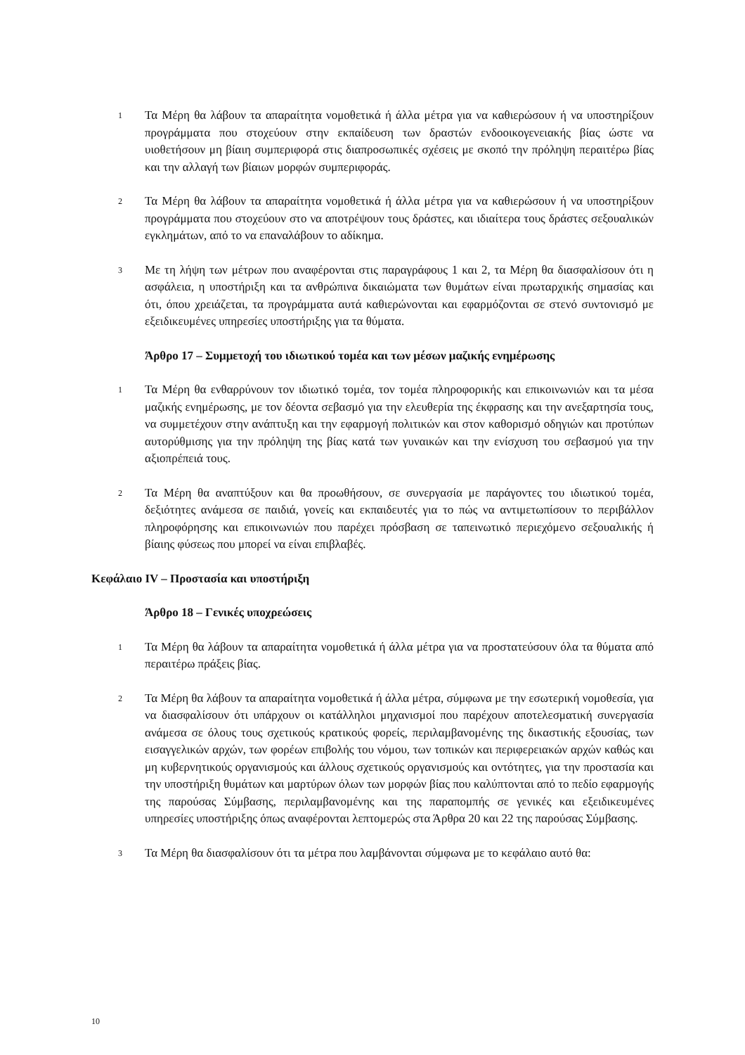1
Τα Μέρη θα λάβουν τα απαραίτητα νομοθετικά ή άλλα μέτρα για να καθιερώσουν ή να υποστηρίξουν προγράμματα που στοχεύουν στην εκπαίδευση των δραστών ενδοοικογενειακής βίας ώστε να υιοθετήσουν μη βίαιη συμπεριφορά στις διαπροσωπικές σχέσεις με σκοπό την πρόληψη περαιτέρω βίας και την αλλαγή των βίαιων μορφών συμπεριφοράς.
2
Τα Μέρη θα λάβουν τα απαραίτητα νομοθετικά ή άλλα μέτρα για να καθιερώσουν ή να υποστηρίξουν προγράμματα που στοχεύουν στο να αποτρέψουν τους δράστες, και ιδιαίτερα τους δράστες σεξουαλικών εγκλημάτων, από το να επαναλάβουν το αδίκημα.
3
Με τη λήψη των μέτρων που αναφέρονται στις παραγράφους 1 και 2, τα Μέρη θα διασφαλίσουν ότι η ασφάλεια, η υποστήριξη και τα ανθρώπινα δικαιώματα των θυμάτων είναι πρωταρχικής σημασίας και ότι, όπου χρειάζεται, τα προγράμματα αυτά καθιερώνονται και εφαρμόζονται σε στενό συντονισμό με εξειδικευμένες υπηρεσίες υποστήριξης για τα θύματα.
Άρθρο 17 – Συμμετοχή του ιδιωτικού τομέα και των μέσων μαζικής ενημέρωσης
1
Τα Μέρη θα ενθαρρύνουν τον ιδιωτικό τομέα, τον τομέα πληροφορικής και επικοινωνιών και τα μέσα μαζικής ενημέρωσης, με τον δέοντα σεβασμό για την ελευθερία της έκφρασης και την ανεξαρτησία τους, να συμμετέχουν στην ανάπτυξη και την εφαρμογή πολιτικών και στον καθορισμό οδηγιών και προτύπων αυτορύθμισης για την πρόληψη της βίας κατά των γυναικών και την ενίσχυση του σεβασμού για την αξιοπρέπειά τους.
2
Τα Μέρη θα αναπτύξουν και θα προωθήσουν, σε συνεργασία με παράγοντες του ιδιωτικού τομέα, δεξιότητες ανάμεσα σε παιδιά, γονείς και εκπαιδευτές για το πώς να αντιμετωπίσουν το περιβάλλον πληροφόρησης και επικοινωνιών που παρέχει πρόσβαση σε ταπεινωτικό περιεχόμενο σεξουαλικής ή βίαιης φύσεως που μπορεί να είναι επιβλαβές.
Κεφάλαιο IV – Προστασία και υποστήριξη
Άρθρο 18 – Γενικές υποχρεώσεις
1
Τα Μέρη θα λάβουν τα απαραίτητα νομοθετικά ή άλλα μέτρα για να προστατεύσουν όλα τα θύματα από περαιτέρω πράξεις βίας.
2
Τα Μέρη θα λάβουν τα απαραίτητα νομοθετικά ή άλλα μέτρα, σύμφωνα με την εσωτερική νομοθεσία, για να διασφαλίσουν ότι υπάρχουν οι κατάλληλοι μηχανισμοί που παρέχουν αποτελεσματική συνεργασία ανάμεσα σε όλους τους σχετικούς κρατικούς φορείς, περιλαμβανομένης της δικαστικής εξουσίας, των εισαγγελικών αρχών, των φορέων επιβολής του νόμου, των τοπικών και περιφερειακών αρχών καθώς και μη κυβερνητικούς οργανισμούς και άλλους σχετικούς οργανισμούς και οντότητες, για την προστασία και την υποστήριξη θυμάτων και μαρτύρων όλων των μορφών βίας που καλύπτονται από το πεδίο εφαρμογής της παρούσας Σύμβασης, περιλαμβανομένης και της παραπομπής σε γενικές και εξειδικευμένες υπηρεσίες υποστήριξης όπως αναφέρονται λεπτομερώς στα Άρθρα 20 και 22 της παρούσας Σύμβασης.
3
Τα Μέρη θα διασφαλίσουν ότι τα μέτρα που λαμβάνονται σύμφωνα με το κεφάλαιο αυτό θα:
10